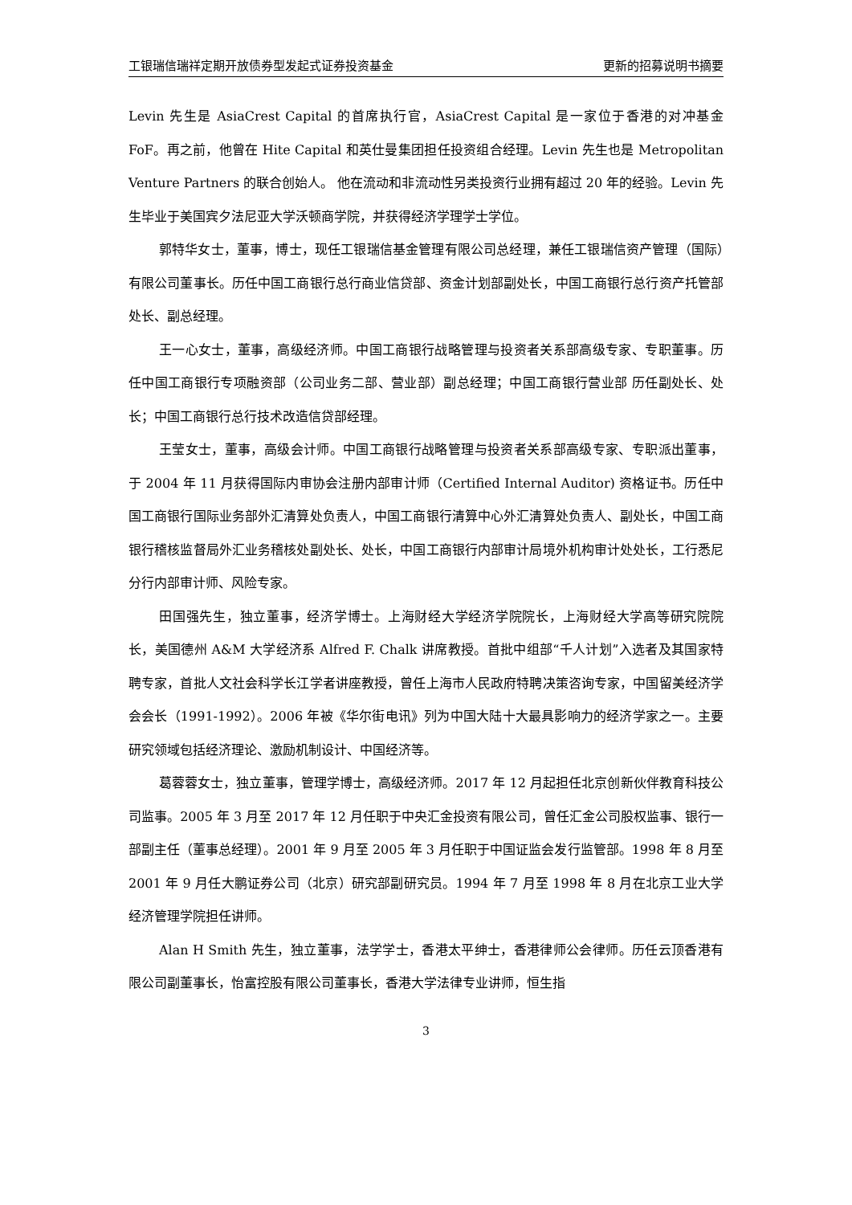工银瑞信瑞祥定期开放债券型发起式证券投资基金 更新的招募说明书摘要
Levin 先生是 AsiaCrest Capital 的首席执行官，AsiaCrest Capital 是一家位于香港的对冲基金 FoF。再之前，他曾在 Hite Capital 和英仕曼集团担任投资组合经理。Levin 先生也是 Metropolitan Venture Partners 的联合创始人。 他在流动和非流动性另类投资行业拥有超过 20 年的经验。Levin 先生毕业于美国宾夕法尼亚大学沃顿商学院，并获得经济学理学士学位。
郭特华女士，董事，博士，现任工银瑞信基金管理有限公司总经理，兼任工银瑞信资产管理（国际）有限公司董事长。历任中国工商银行总行商业信贷部、资金计划部副处长，中国工商银行总行资产托管部处长、副总经理。
王一心女士，董事，高级经济师。中国工商银行战略管理与投资者关系部高级专家、专职董事。历任中国工商银行专项融资部（公司业务二部、营业部）副总经理；中国工商银行营业部 历任副处长、处长；中国工商银行总行技术改造信贷部经理。
王莹女士，董事，高级会计师。中国工商银行战略管理与投资者关系部高级专家、专职派出董事，于 2004 年 11 月获得国际内审协会注册内部审计师（Certified Internal Auditor) 资格证书。历任中国工商银行国际业务部外汇清算处负责人，中国工商银行清算中心外汇清算处负责人、副处长，中国工商银行稽核监督局外汇业务稽核处副处长、处长，中国工商银行内部审计局境外机构审计处处长，工行悉尼分行内部审计师、风险专家。
田国强先生，独立董事，经济学博士。上海财经大学经济学院院长，上海财经大学高等研究院院长，美国德州 A&M 大学经济系 Alfred F. Chalk 讲席教授。首批中组部“千人计划”入选者及其国家特聘专家，首批人文社会科学长江学者讲座教授，曾任上海市人民政府特聘决策咨询专家，中国留美经济学会会长（1991-1992）。2006 年被《华尔街电讯》列为中国大陆十大最具影响力的经济学家之一。主要研究领域包括经济理论、激励机制设计、中国经济等。
葛蓉蓉女士，独立董事，管理学博士，高级经济师。2017 年 12 月起担任北京创新伙伴教育科技公司监事。2005 年 3 月至 2017 年 12 月任职于中央汇金投资有限公司，曾任汇金公司股权监事、银行一部副主任（董事总经理）。2001 年 9 月至 2005 年 3 月任职于中国证监会发行监管部。1998 年 8 月至 2001 年 9 月任大鹏证券公司（北京）研究部副研究员。1994 年 7 月至 1998 年 8 月在北京工业大学经济管理学院担任讲师。
Alan H Smith 先生，独立董事，法学学士，香港太平绅士，香港律师公会律师。历任云顶香港有限公司副董事长，怡富控股有限公司董事长，香港大学法律专业讲师，恒生指
3